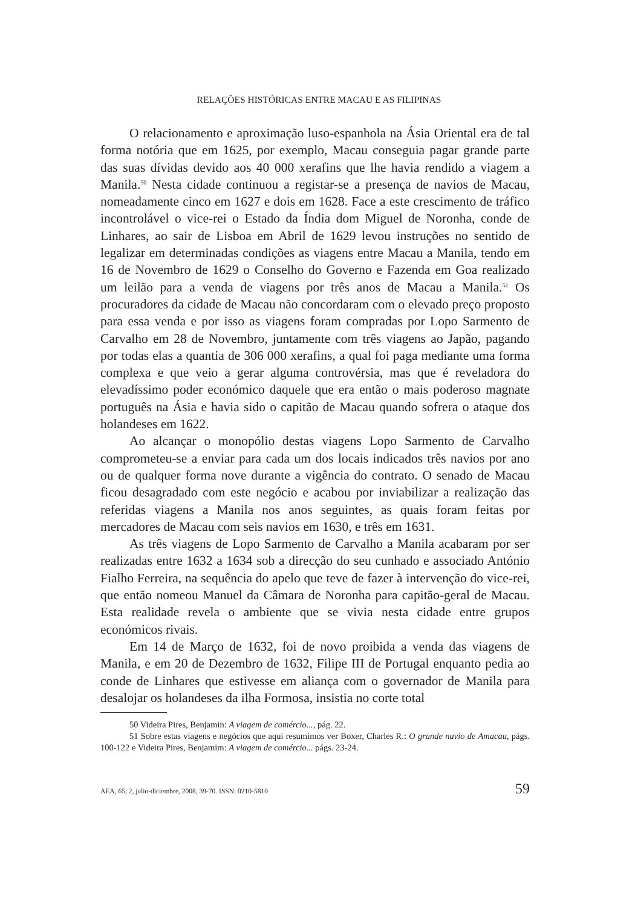RELAÇÕES HISTÓRICAS ENTRE MACAU E AS FILIPINAS
O relacionamento e aproximação luso-espanhola na Ásia Oriental era de tal forma notória que em 1625, por exemplo, Macau conseguia pagar grande parte das suas dívidas devido aos 40 000 xerafins que lhe havia rendido a viagem a Manila.<sup>50</sup> Nesta cidade continuou a registar-se a presença de navios de Macau, nomeadamente cinco em 1627 e dois em 1628. Face a este crescimento de tráfico incontrolável o vice-rei o Estado da Índia dom Miguel de Noronha, conde de Linhares, ao sair de Lisboa em Abril de 1629 levou instruções no sentido de legalizar em determinadas condições as viagens entre Macau a Manila, tendo em 16 de Novembro de 1629 o Conselho do Governo e Fazenda em Goa realizado um leilão para a venda de viagens por três anos de Macau a Manila.<sup>51</sup> Os procuradores da cidade de Macau não concordaram com o elevado preço proposto para essa venda e por isso as viagens foram compradas por Lopo Sarmento de Carvalho em 28 de Novembro, juntamente com três viagens ao Japão, pagando por todas elas a quantia de 306 000 xerafins, a qual foi paga mediante uma forma complexa e que veio a gerar alguma controvérsia, mas que é reveladora do elevadíssimo poder económico daquele que era então o mais poderoso magnate português na Ásia e havia sido o capitão de Macau quando sofrera o ataque dos holandeses em 1622.
Ao alcançar o monopólio destas viagens Lopo Sarmento de Carvalho comprometeu-se a enviar para cada um dos locais indicados três navios por ano ou de qualquer forma nove durante a vigência do contrato. O senado de Macau ficou desagradado com este negócio e acabou por inviabilizar a realização das referidas viagens a Manila nos anos seguintes, as quais foram feitas por mercadores de Macau com seis navios em 1630, e três em 1631.
As três viagens de Lopo Sarmento de Carvalho a Manila acabaram por ser realizadas entre 1632 a 1634 sob a direcção do seu cunhado e associado António Fialho Ferreira, na sequência do apelo que teve de fazer à intervenção do vice-rei, que então nomeou Manuel da Câmara de Noronha para capitão-geral de Macau. Esta realidade revela o ambiente que se vivia nesta cidade entre grupos económicos rivais.
Em 14 de Março de 1632, foi de novo proibida a venda das viagens de Manila, e em 20 de Dezembro de 1632, Filipe III de Portugal enquanto pedia ao conde de Linhares que estivesse em aliança com o governador de Manila para desalojar os holandeses da ilha Formosa, insistia no corte total
50 Videira Pires, Benjamin: A viagem de comércio..., pág. 22.
51 Sobre estas viagens e negócios que aqui resumimos ver Boxer, Charles R.: O grande navio de Amacau, págs. 100-122 e Videira Pires, Benjamim: A viagem de comércio... págs. 23-24.
AEA, 65, 2, julio-diciembre, 2008, 39-70. ISSN: 0210-5810 59